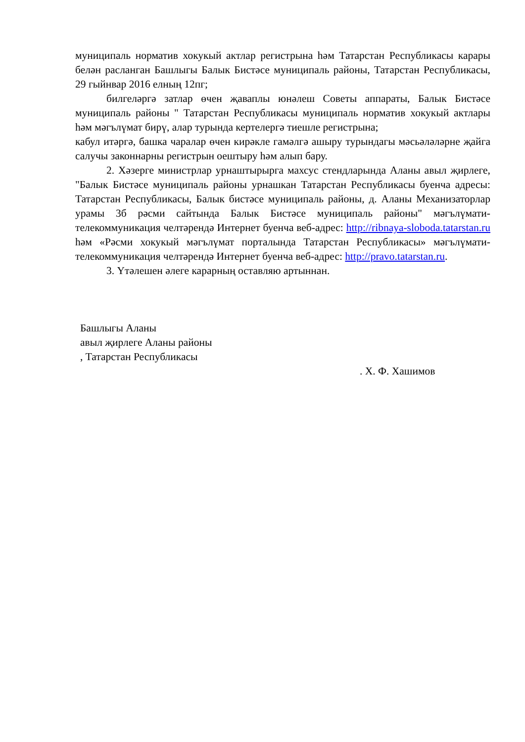муниципаль норматив хокукый актлар регистрына һәм Татарстан Республикасы карары белән расланган Башлыгы Балык Бистәсе муниципаль районы, Татарстан Республикасы, 29 гыйнвар 2016 елның 12пг;
билгеләргә затлар өчен җаваплы юнәлеш Советы аппараты, Балык Бистәсе муниципаль районы " Татарстан Республикасы муниципаль норматив хокукый актлары һәм мәгълүмат бирү, алар турында кертелергә тиешле регистрына;
кабул итәргә, башка чаралар өчен кирәкле гамәлгә ашыру турындагы мәсьәләләрне җайга салучы законнарны регистрын оештыру һәм алып бару.
2. Хәзерге министрлар урнаштырырга махсус стендларында Аланы авыл җирлеге, "Балык Бистәсе муниципаль районы урнашкан Татарстан Республикасы буенча адресы: Татарстан Республикасы, Балык бистәсе муниципаль районы, д. Аланы Механизаторлар урамы 3б рәсми сайтында Балык Бистәсе муниципаль районы" мәгълүмати-телекоммуникация челтәрендә Интернет буенча веб-адрес: http://ribnaya-sloboda.tatarstan.ru һәм «Рәсми хокукый мәгълүмат порталында Татарстан Республикасы» мәгълүмати-телекоммуникация челтәрендә Интернет буенча веб-адрес: http://pravo.tatarstan.ru.
3. Үтәлешен әлеге карарның оставляю артыннан.
Башлыгы Аланы
авыл җирлеге Аланы районы
, Татарстан Республикасы
. Х. Ф. Хашимов